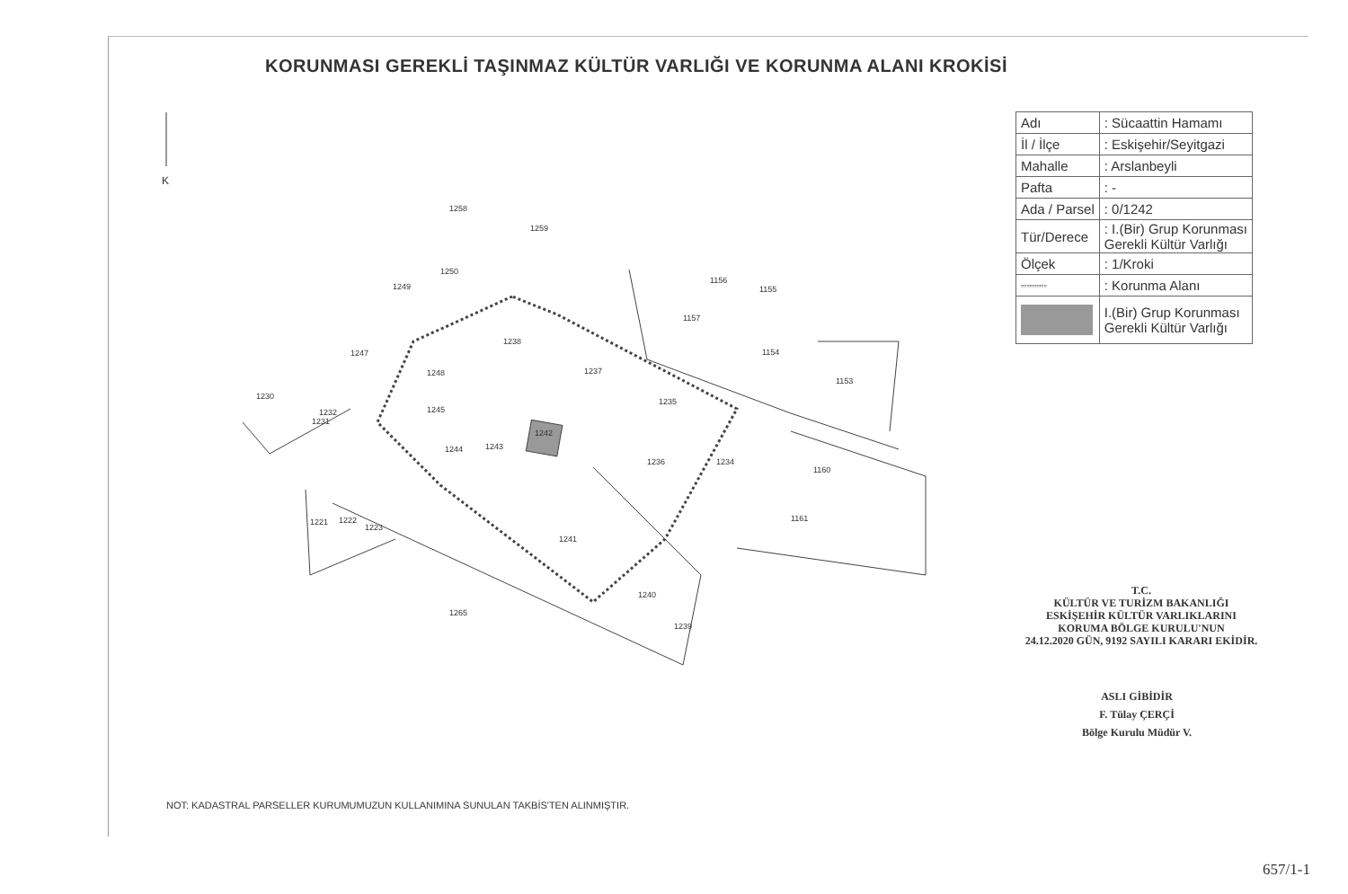KORUNMASI GEREKLİ TAŞINMAZ KÜLTÜR VARLIĞI VE KORUNMA ALANI KROKİSİ
K
1258
1259
1250
1249
1156
1155
1157
1238
1154
1247
1237
1248
1153
1230
1235
1245
1232
1231
1242
1244
1243
1236
1234
1160
1221
1222
1223
1161
1241
1240
1265
1239
| Adı | : Sücaattin Hamamı |
| İl / İlçe | : Eskişehir/Seyitgazi |
| Mahalle | : Arslanbeyli |
| Pafta | : - |
| Ada / Parsel | : 0/1242 |
| Tür/Derece | : I.(Bir) Grup Korunması Gerekli Kültür Varlığı |
| Ölçek | : 1/Kroki |
| ▫▫▫▫▫▫▫▫▫ | : Korunma Alanı |
| | I.(Bir) Grup Korunması Gerekli Kültür Varlığı |
T.C.
KÜLTÜR VE TURİZM BAKANLIĞI
ESKİŞEHİR KÜLTÜR VARLIKLARINI
KORUMA BÖLGE KURULU'NUN
24.12.2020 GÜN, 9192 SAYILI KARARI EKİDİR.
ASLI GİBİDİR
F. Tülay ÇERÇİ
Bölge Kurulu Müdür V.
NOT: KADASTRAL PARSELLER KURUMUMUZUN KULLANIMINA SUNULAN TAKBİS'TEN ALINMIŞTIR.
657/1-1